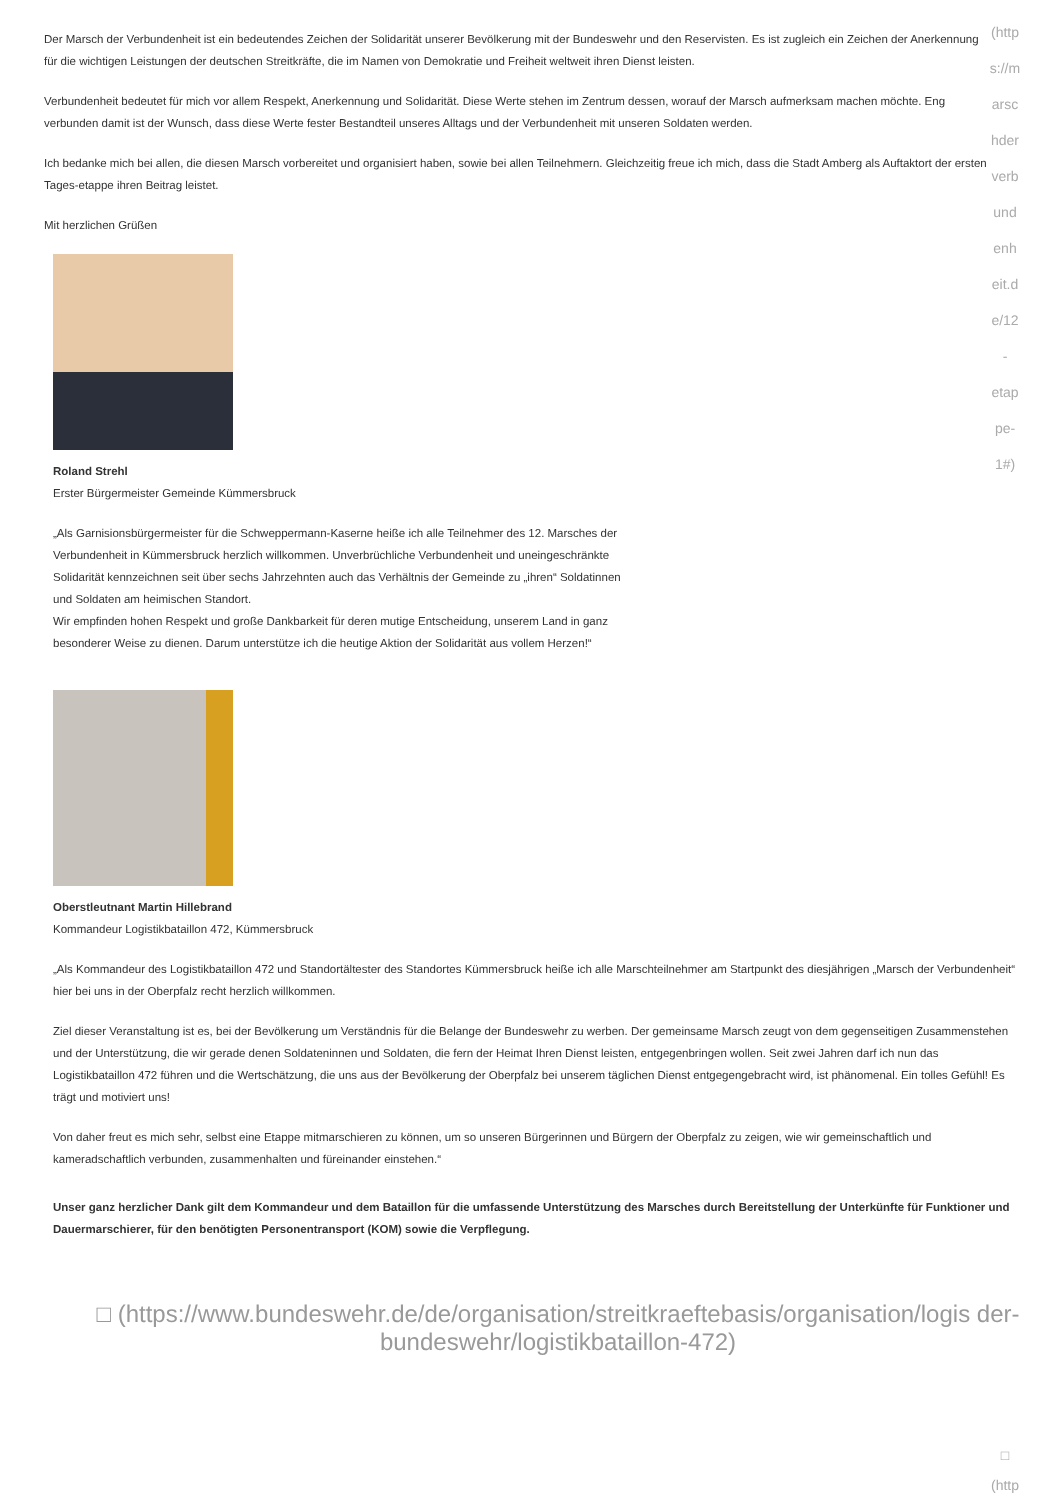(http
s://m
arsc
hder
verb
und
enh
eit.d
e/12
-
etap
pe-
1#)
Der Marsch der Verbundenheit ist ein bedeutendes Zeichen der Solidarität unserer Bevölkerung mit der Bundeswehr und den Reservisten. Es ist zugleich ein Zeichen der Anerkennung für die wichtigen Leistungen der deutschen Streitkräfte, die im Namen von Demokratie und Freiheit weltweit ihren Dienst leisten.
Verbundenheit bedeutet für mich vor allem Respekt, Anerkennung und Solidarität. Diese Werte stehen im Zentrum dessen, worauf der Marsch aufmerksam machen möchte. Eng verbunden damit ist der Wunsch, dass diese Werte fester Bestandteil unseres Alltags und der Verbundenheit mit unseren Soldaten werden.
Ich bedanke mich bei allen, die diesen Marsch vorbereitet und organisiert haben, sowie bei allen Teilnehmern. Gleichzeitig freue ich mich, dass die Stadt Amberg als Auftaktort der ersten Tages-etappe ihren Beitrag leistet.
Mit herzlichen Grüßen
Roland Strehl
Erster Bürgermeister Gemeinde Kümmersbruck
„Als Garnisionsbürgermeister für die Schweppermann-Kaserne heiße ich alle Teilnehmer des 12. Marsches der Verbundenheit in Kümmersbruck herzlich willkommen. Unverbrüchliche Verbundenheit und uneingeschränkte Solidarität kennzeichnen seit über sechs Jahrzehnten auch das Verhältnis der Gemeinde zu „ihren“ Soldatinnen und Soldaten am heimischen Standort.
Wir empfinden hohen Respekt und große Dankbarkeit für deren mutige Entscheidung, unserem Land in ganz besonderer Weise zu dienen. Darum unterstütze ich die heutige Aktion der Solidarität aus vollem Herzen!“
Oberstleutnant Martin Hillebrand
Kommandeur Logistikbataillon 472, Kümmersbruck
„Als Kommandeur des Logistikbataillon 472 und Standortältester des Standortes Kümmersbruck heiße ich alle Marschteilnehmer am Startpunkt des diesjährigen „Marsch der Verbundenheit“ hier bei uns in der Oberpfalz recht herzlich willkommen.
Ziel dieser Veranstaltung ist es, bei der Bevölkerung um Verständnis für die Belange der Bundeswehr zu werben. Der gemeinsame Marsch zeugt von dem gegenseitigen Zusammenstehen und der Unterstützung, die wir gerade denen Soldateninnen und Soldaten, die fern der Heimat Ihren Dienst leisten, entgegenbringen wollen. Seit zwei Jahren darf ich nun das Logistikbataillon 472 führen und die Wertschätzung, die uns aus der Bevölkerung der Oberpfalz bei unserem täglichen Dienst entgegengebracht wird, ist phänomenal. Ein tolles Gefühl! Es trägt und motiviert uns!
Von daher freut es mich sehr, selbst eine Etappe mitmarschieren zu können, um so unseren Bürgerinnen und Bürgern der Oberpfalz zu zeigen, wie wir gemeinschaftlich und kameradschaftlich verbunden, zusammenhalten und füreinander einstehen.“
Unser ganz herzlicher Dank gilt dem Kommandeur und dem Bataillon für die umfassende Unterstützung des Marsches durch Bereitstellung der Unterkünfte für Funktioner und Dauermarschierer, für den benötigten Personentransport (KOM) sowie die Verpflegung.
□ (https://www.bundeswehr.de/de/organisation/streitkraeftebasis/organisation/logis der-bundeswehr/logistikbataillon-472)
□
(http